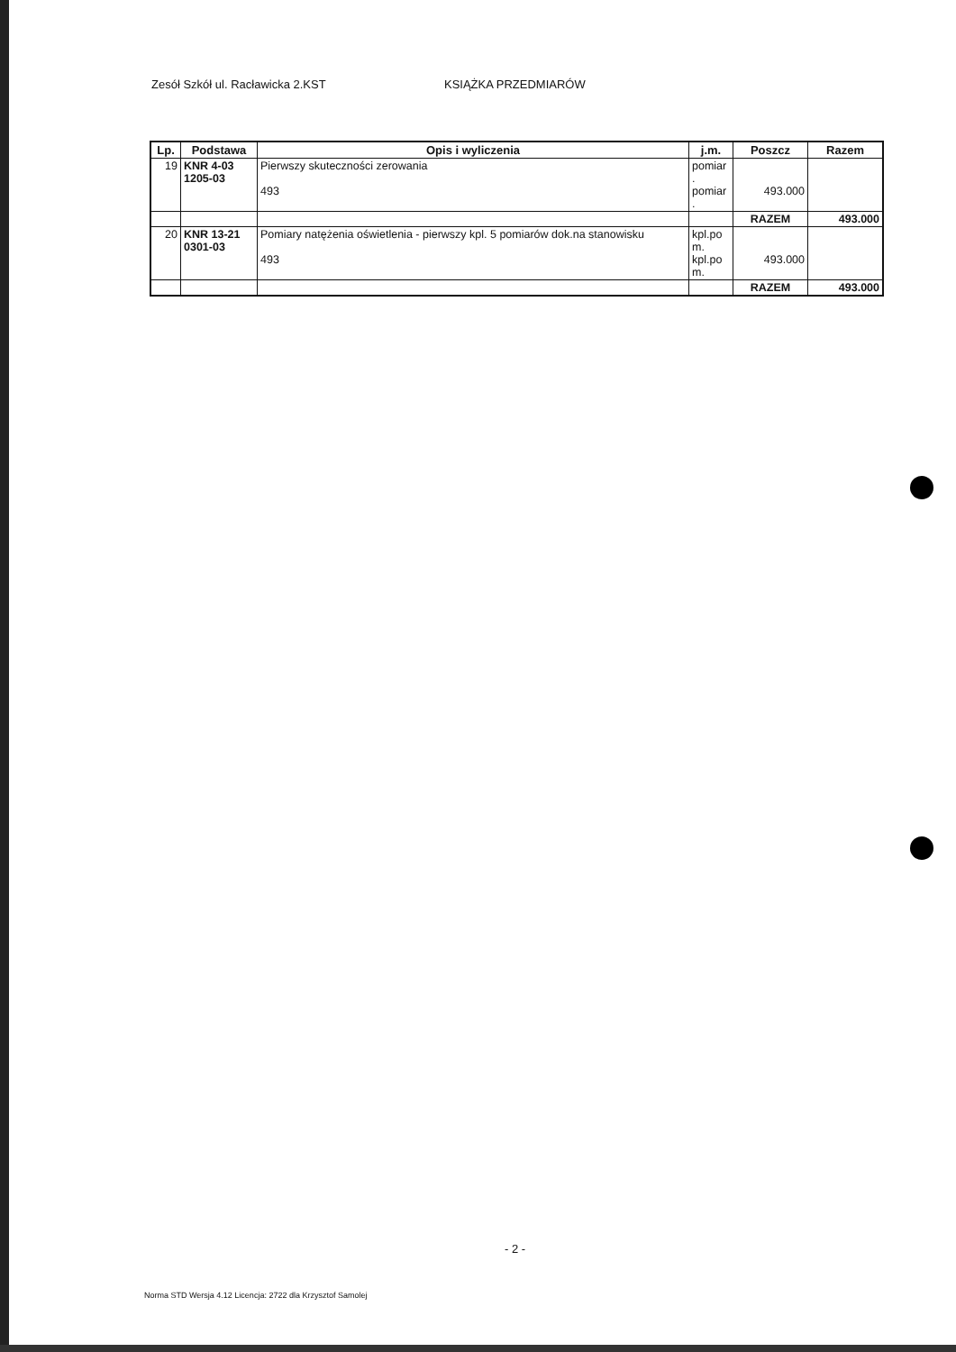Zesół Szkół ul. Racławicka 2.KST KSIĄŻKA PRZEDMIARÓW
| Lp. | Podstawa | Opis i wyliczenia | j.m. | Poszcz | Razem |
| --- | --- | --- | --- | --- | --- |
| 19 | KNR 4-03 1205-03 | Pierwszy skuteczności zerowania 493 | pomiar . pomiar . | 493.000 | |
| | | | | RAZEM | 493.000 |
| 20 | KNR 13-21 0301-03 | Pomiary natężenia oświetlenia - pierwszy kpl. 5 pomiarów dok.na stanowisku 493 | kpl.po m. kpl.po m. | 493.000 | |
| | | | | RAZEM | 493.000 |
- 2 -
Norma STD Wersja 4.12 Licencja: 2722 dla Krzysztof Samolej